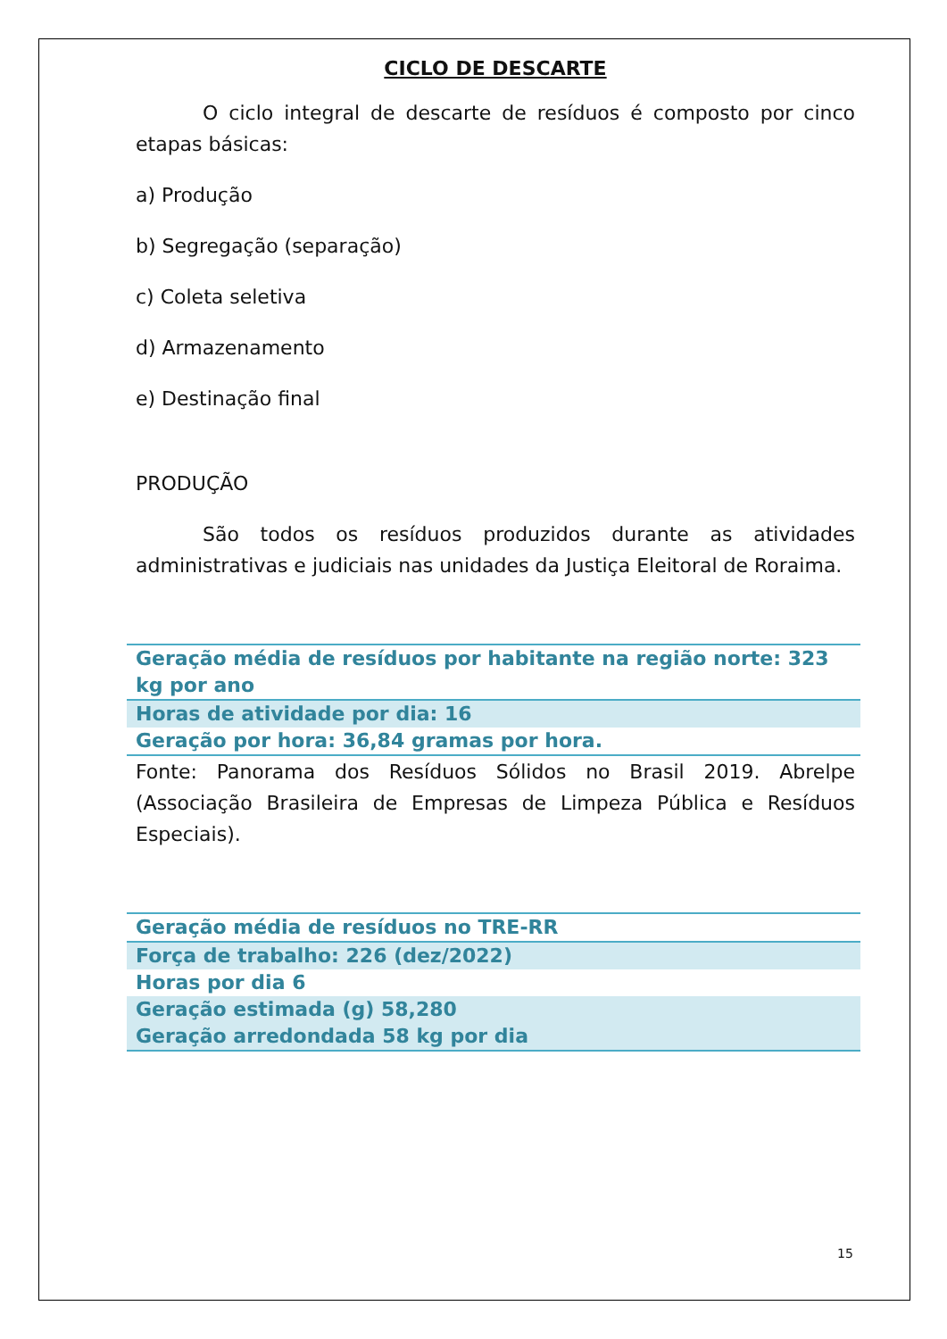CICLO DE DESCARTE
O ciclo integral de descarte de resíduos é composto por cinco etapas básicas:
a) Produção
b) Segregação (separação)
c) Coleta seletiva
d) Armazenamento
e) Destinação final
PRODUÇÃO
São todos os resíduos produzidos durante as atividades administrativas e judiciais nas unidades da Justiça Eleitoral de Roraima.
| Geração média de resíduos por habitante na região norte: 323 kg por ano |
| Horas de atividade por dia: 16 |
| Geração por hora: 36,84 gramas por hora. |
Fonte: Panorama dos Resíduos Sólidos no Brasil 2019. Abrelpe (Associação Brasileira de Empresas de Limpeza Pública e Resíduos Especiais).
| Geração média de resíduos no TRE-RR |
| Força de trabalho: 226 (dez/2022) |
| Horas por dia 6 |
| Geração estimada (g) 58,280 |
| Geração arredondada 58 kg por dia |
15